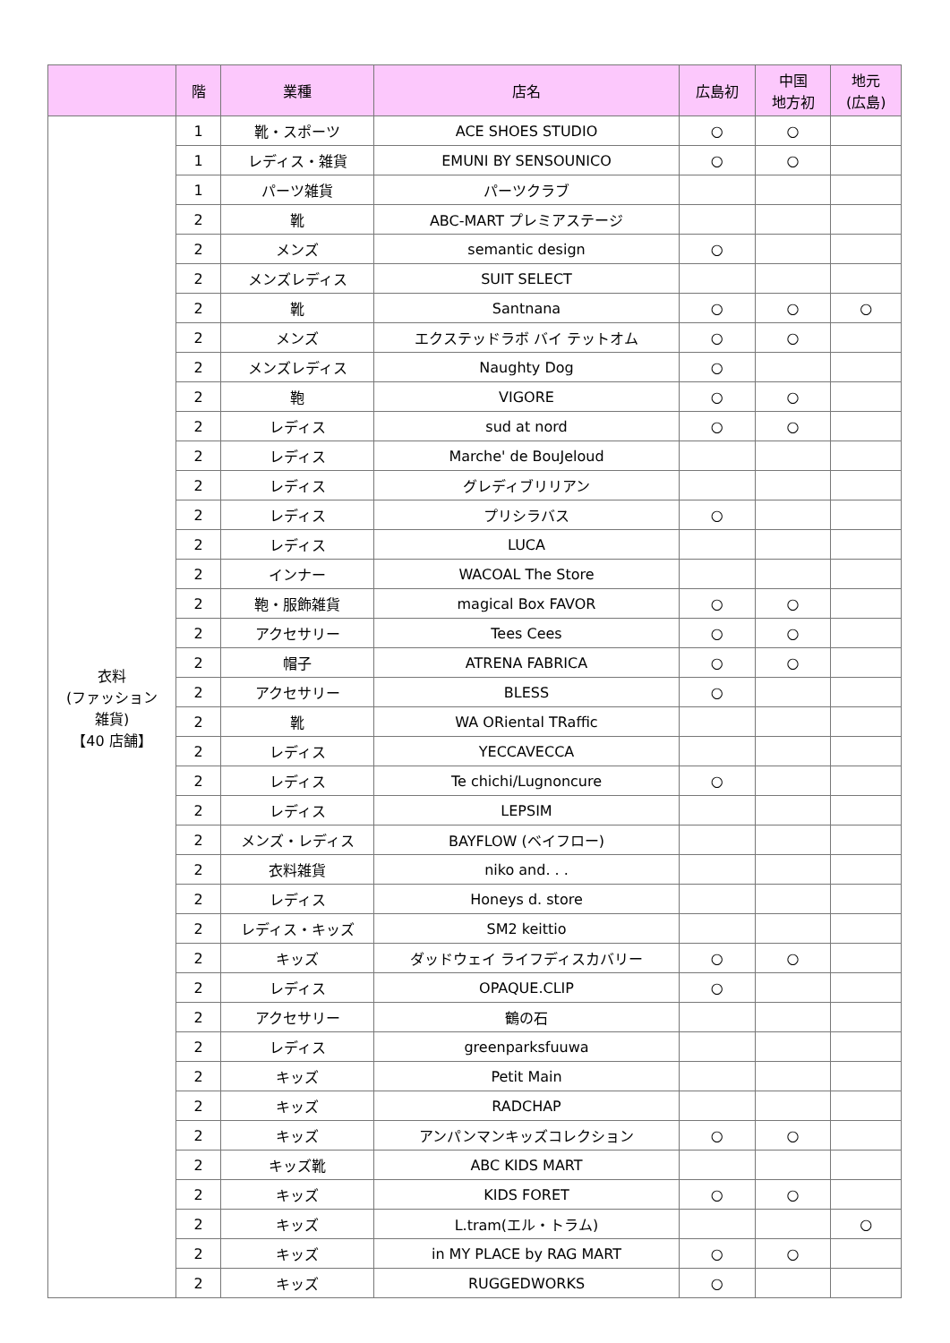| | 階 | 業種 | 店名 | 広島初 | 中国 地方初 | 地元 (広島) |
| --- | --- | --- | --- | --- | --- | --- |
| 衣料 (ファッション 雑貨) 【40 店舗】 | 1 | 靴・スポーツ | ACE SHOES STUDIO | ○ | ○ | |
| | 1 | レディス・雑貨 | EMUNI BY SENSOUNICO | ○ | ○ | |
| | 1 | パーツ雑貨 | パーツクラブ | | | |
| | 2 | 靴 | ABC-MART プレミアステージ | | | |
| | 2 | メンズ | semantic design | ○ | | |
| | 2 | メンズレディス | SUIT SELECT | | | |
| | 2 | 靴 | Santnana | ○ | ○ | ○ |
| | 2 | メンズ | エクステッドラボ バイ テットオム | ○ | ○ | |
| | 2 | メンズレディス | Naughty Dog | ○ | | |
| | 2 | 鞄 | VIGORE | ○ | ○ | |
| | 2 | レディス | sud at nord | ○ | ○ | |
| | 2 | レディス | Marche' de BouJeloud | | | |
| | 2 | レディス | グレディブリリアン | | | |
| | 2 | レディス | プリシラバス | ○ | | |
| | 2 | レディス | LUCA | | | |
| | 2 | インナー | WACOAL The Store | | | |
| | 2 | 鞄・服飾雑貨 | magical Box FAVOR | ○ | ○ | |
| | 2 | アクセサリー | Tees Cees | ○ | ○ | |
| | 2 | 帽子 | ATRENA FABRICA | ○ | ○ | |
| | 2 | アクセサリー | BLESS | ○ | | |
| | 2 | 靴 | WA ORiental TRaffic | | | |
| | 2 | レディス | YECCAVECCA | | | |
| | 2 | レディス | Te chichi/Lugnoncure | ○ | | |
| | 2 | レディス | LEPSIM | | | |
| | 2 | メンズ・レディス | BAYFLOW (ベイフロー) | | | |
| | 2 | 衣料雑貨 | niko and. . . | | | |
| | 2 | レディス | Honeys d. store | | | |
| | 2 | レディス・キッズ | SM2 keittio | | | |
| | 2 | キッズ | ダッドウェイ ライフディスカバリー | ○ | ○ | |
| | 2 | レディス | OPAQUE.CLIP | ○ | | |
| | 2 | アクセサリー | 鶴の石 | | | |
| | 2 | レディス | greenparksfuuwa | | | |
| | 2 | キッズ | Petit Main | | | |
| | 2 | キッズ | RADCHAP | | | |
| | 2 | キッズ | アンパンマンキッズコレクション | ○ | ○ | |
| | 2 | キッズ靴 | ABC KIDS MART | | | |
| | 2 | キッズ | KIDS FORET | ○ | ○ | |
| | 2 | キッズ | L.tram(エル・トラム) | | | ○ |
| | 2 | キッズ | in MY PLACE by RAG MART | ○ | ○ | |
| | 2 | キッズ | RUGGEDWORKS | ○ | | |